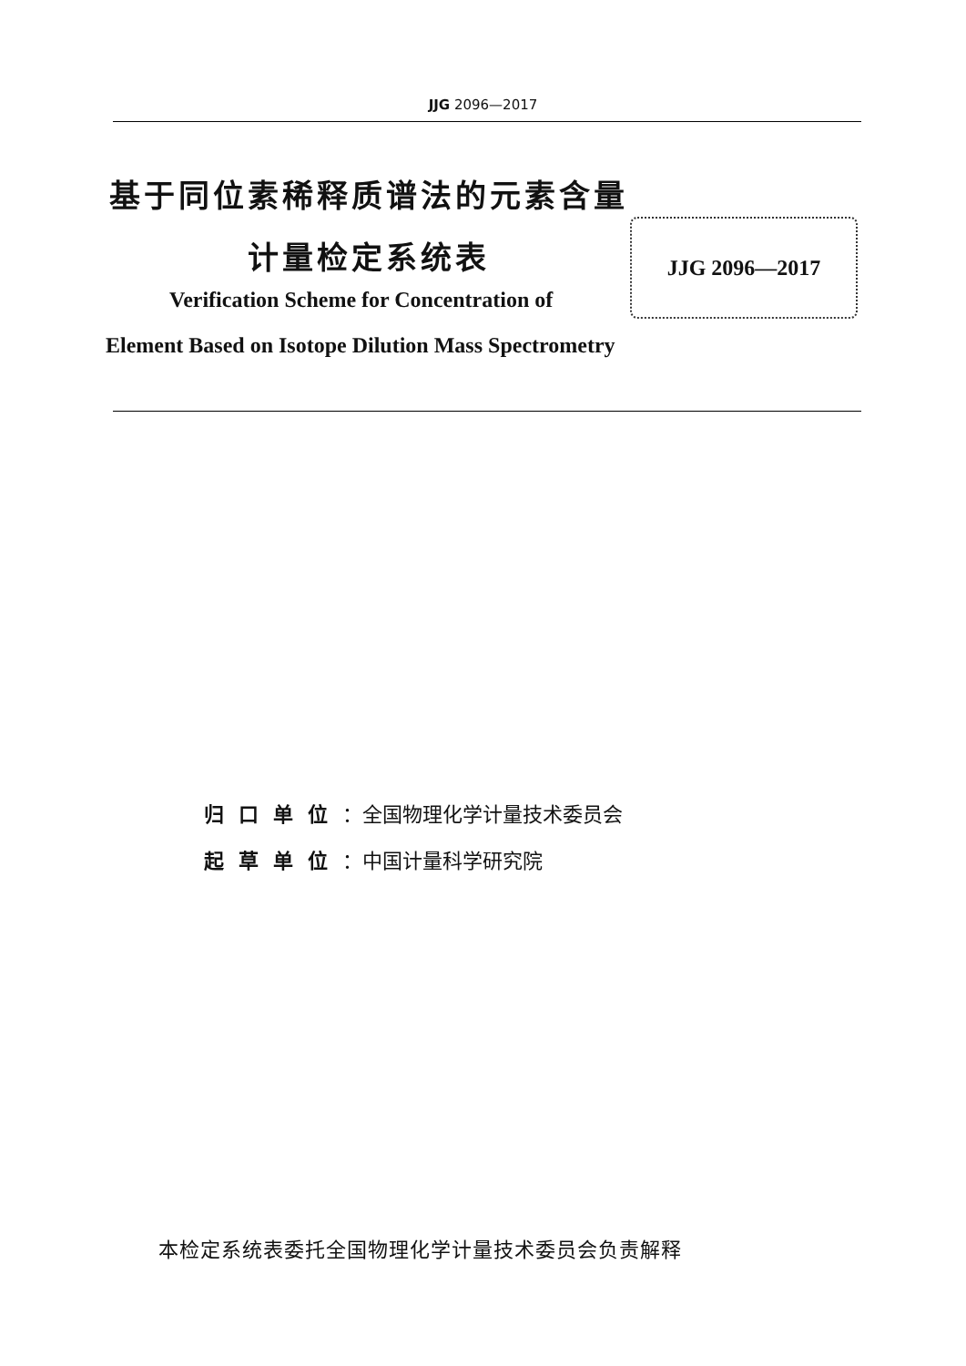JJG 2096—2017
基于同位素稀释质谱法的元素含量
JJG 2096—2017
计量检定系统表
Verification Scheme for Concentration of
Element Based on Isotope Dilution Mass Spectrometry
归口单位：全国物理化学计量技术委员会
起草单位：中国计量科学研究院
本检定系统表委托全国物理化学计量技术委员会负责解释